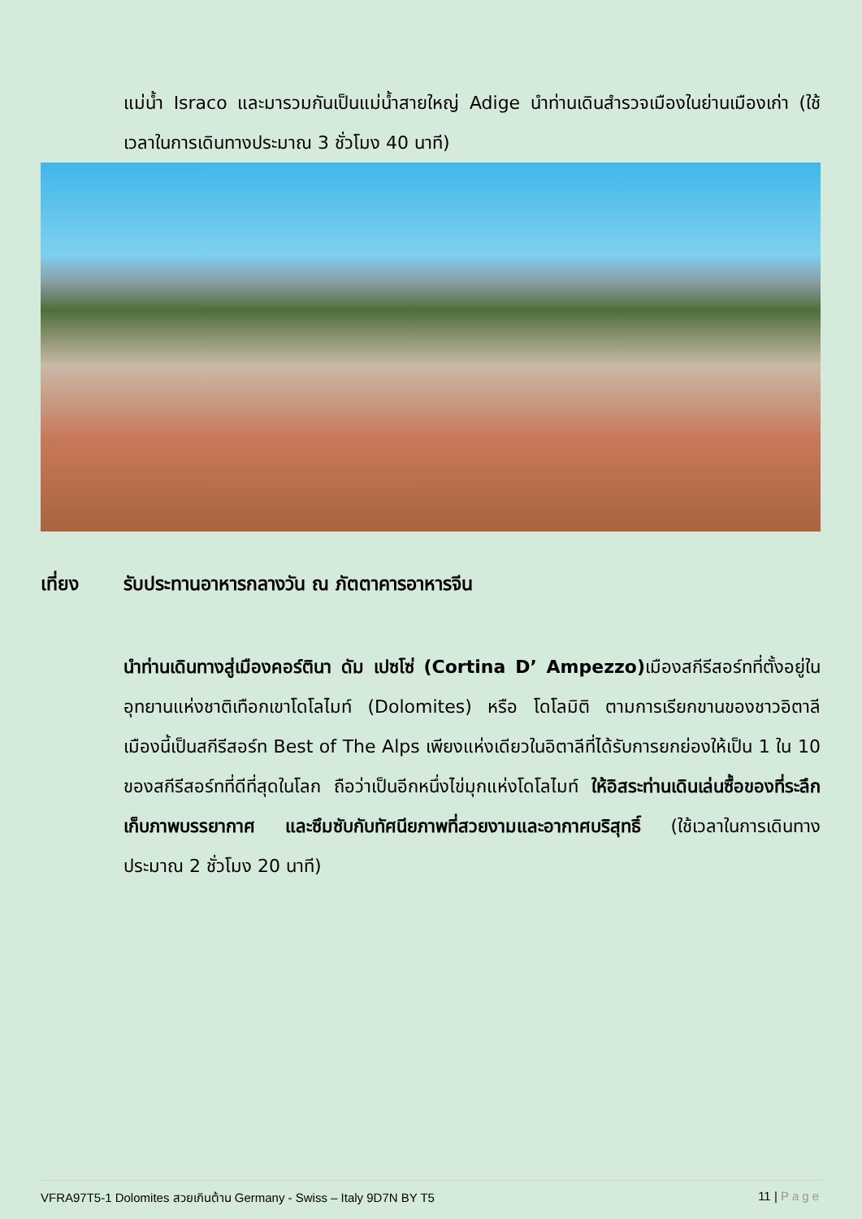แม่น้ำ Israco และมารวมกันเป็นแม่น้ำสายใหญ่ Adige นำท่านเดินสำรวจเมืองในย่านเมืองเก่า (ใช้เวลาในการเดินทางประมาณ 3 ชั่วโมง 40 นาที)
เที่ยง รับประทานอาหารกลางวัน ณ ภัตตาคารอาหารจีน
นำท่านเดินทางสู่เมืองคอร์ตินา ดัม เปซโซ่ (Cortina D’ Ampezzo) เมืองสกีรีสอร์ทที่ตั้งอยู่ในอุทยานแห่งชาติเทือกเขาโดโลไมท์ (Dolomites) หรือ โดโลมิติ ตามการเรียกขานของชาวอิตาลี เมืองนี้เป็นสกีรีสอร์ท Best of The Alps เพียงแห่งเดียวในอิตาลีที่ได้รับการยกย่องให้เป็น 1 ใน 10 ของสกีรีสอร์ทที่ดีที่สุดในโลก ถือว่าเป็นอีกหนึ่งไข่มุกแห่งโดโลไมท์ ให้อิสระท่านเดินเล่นซื้อของที่ระลึก เก็บภาพบรรยากาศ และซึมซับกับทัศนียภาพที่สวยงามและอากาศบริสุทธิ์ (ใช้เวลาในการเดินทางประมาณ 2 ชั่วโมง 20 นาที)
VFRA97T5-1 Dolomites สวยเกินต้าน Germany - Swiss – Italy 9D7N BY T5 11 | Page